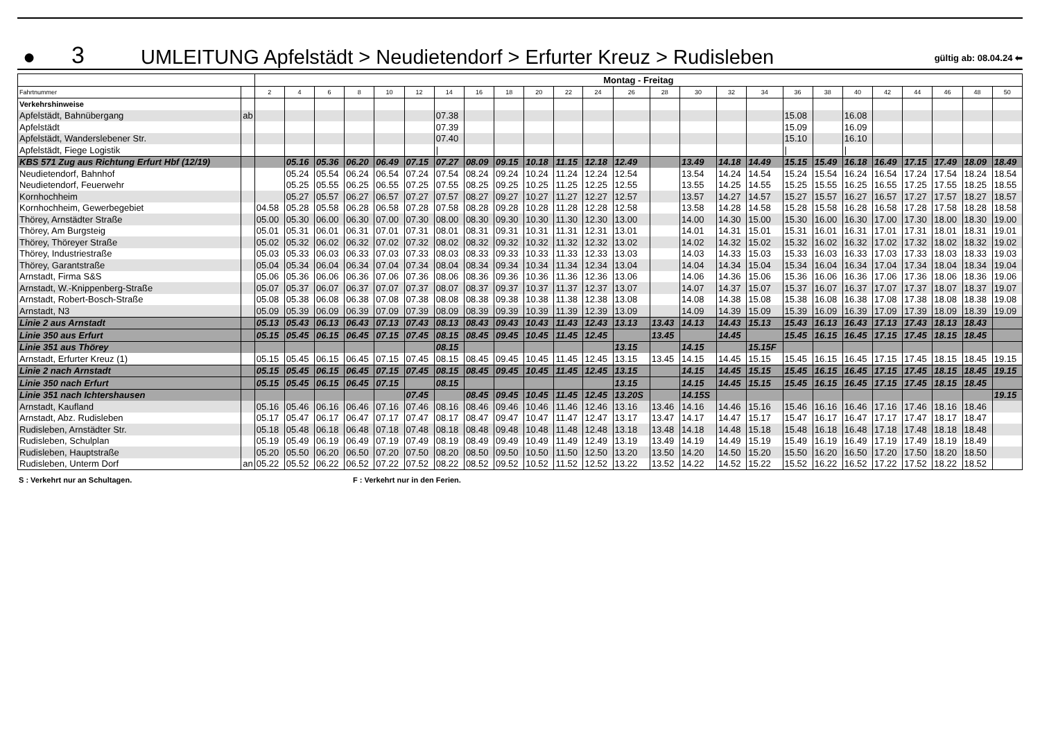●
3
UMLEITUNG Apfelstädt > Neudietendorf > Erfurter Kreuz > Rudisleben
gültig ab: 08.04.24 ⬅
| | | Montag - Freitag | | | | | | | | | | | | | | | | | | | | | | | | |
| Fahrtnummer | | 2 | 4 | 6 | 8 | 10 | 12 | 14 | 16 | 18 | 20 | 22 | 24 | 26 | 28 | 30 | 32 | 34 | 36 | 38 | 40 | 42 | 44 | 46 | 48 | 50 |
| Verkehrshinweise | | | | | | | | | | | | | | | | | | | | | | | | | | |
| Apfelstädt, Bahnübergang | ab | | | | | | | 07.38 | | | | | | | | | | | 15.08 | | 16.08 | | | | | |
| Apfelstädt | | | | | | | | 07.39 | | | | | | | | | | | 15.09 | | 16.09 | | | | | |
| Apfelstädt, Wanderslebener Str. | | | | | | | | 07.40 | | | | | | | | | | | 15.10 | | 16.10 | | | | | |
| Apfelstädt, Fiege Logistik | | | | | | | | / | | | | | | | | | | | / | | / | | | | | |
| KBS 571 Zug aus Richtung Erfurt Hbf (12/19) | | | 05.16 | 05.36 | 06.20 | 06.49 | 07.15 | 07.27 | 08.09 | 09.15 | 10.18 | 11.15 | 12.18 | 12.49 | | 13.49 | 14.18 | 14.49 | 15.15 | 15.49 | 16.18 | 16.49 | 17.15 | 17.49 | 18.09 | 18.49 |
| Neudietendorf, Bahnhof | | | 05.24 | 05.54 | 06.24 | 06.54 | 07.24 | 07.54 | 08.24 | 09.24 | 10.24 | 11.24 | 12.24 | 12.54 | | 13.54 | 14.24 | 14.54 | 15.24 | 15.54 | 16.24 | 16.54 | 17.24 | 17.54 | 18.24 | 18.54 |
| Neudietendorf, Feuerwehr | | | 05.25 | 05.55 | 06.25 | 06.55 | 07.25 | 07.55 | 08.25 | 09.25 | 10.25 | 11.25 | 12.25 | 12.55 | | 13.55 | 14.25 | 14.55 | 15.25 | 15.55 | 16.25 | 16.55 | 17.25 | 17.55 | 18.25 | 18.55 |
| Kornhochheim | | | 05.27 | 05.57 | 06.27 | 06.57 | 07.27 | 07.57 | 08.27 | 09.27 | 10.27 | 11.27 | 12.27 | 12.57 | | 13.57 | 14.27 | 14.57 | 15.27 | 15.57 | 16.27 | 16.57 | 17.27 | 17.57 | 18.27 | 18.57 |
| Kornhochheim, Gewerbegebiet | | 04.58 | 05.28 | 05.58 | 06.28 | 06.58 | 07.28 | 07.58 | 08.28 | 09.28 | 10.28 | 11.28 | 12.28 | 12.58 | | 13.58 | 14.28 | 14.58 | 15.28 | 15.58 | 16.28 | 16.58 | 17.28 | 17.58 | 18.28 | 18.58 |
| Thörey, Arnstädter Straße | | 05.00 | 05.30 | 06.00 | 06.30 | 07.00 | 07.30 | 08.00 | 08.30 | 09.30 | 10.30 | 11.30 | 12.30 | 13.00 | | 14.00 | 14.30 | 15.00 | 15.30 | 16.00 | 16.30 | 17.00 | 17.30 | 18.00 | 18.30 | 19.00 |
| Thörey, Am Burgsteig | | 05.01 | 05.31 | 06.01 | 06.31 | 07.01 | 07.31 | 08.01 | 08.31 | 09.31 | 10.31 | 11.31 | 12.31 | 13.01 | | 14.01 | 14.31 | 15.01 | 15.31 | 16.01 | 16.31 | 17.01 | 17.31 | 18.01 | 18.31 | 19.01 |
| Thörey, Thöreyer Straße | | 05.02 | 05.32 | 06.02 | 06.32 | 07.02 | 07.32 | 08.02 | 08.32 | 09.32 | 10.32 | 11.32 | 12.32 | 13.02 | | 14.02 | 14.32 | 15.02 | 15.32 | 16.02 | 16.32 | 17.02 | 17.32 | 18.02 | 18.32 | 19.02 |
| Thörey, Industriestraße | | 05.03 | 05.33 | 06.03 | 06.33 | 07.03 | 07.33 | 08.03 | 08.33 | 09.33 | 10.33 | 11.33 | 12.33 | 13.03 | | 14.03 | 14.33 | 15.03 | 15.33 | 16.03 | 16.33 | 17.03 | 17.33 | 18.03 | 18.33 | 19.03 |
| Thörey, Garantstraße | | 05.04 | 05.34 | 06.04 | 06.34 | 07.04 | 07.34 | 08.04 | 08.34 | 09.34 | 10.34 | 11.34 | 12.34 | 13.04 | | 14.04 | 14.34 | 15.04 | 15.34 | 16.04 | 16.34 | 17.04 | 17.34 | 18.04 | 18.34 | 19.04 |
| Arnstadt, Firma S&S | | 05.06 | 05.36 | 06.06 | 06.36 | 07.06 | 07.36 | 08.06 | 08.36 | 09.36 | 10.36 | 11.36 | 12.36 | 13.06 | | 14.06 | 14.36 | 15.06 | 15.36 | 16.06 | 16.36 | 17.06 | 17.36 | 18.06 | 18.36 | 19.06 |
| Arnstadt, W.-Knippenberg-Straße | | 05.07 | 05.37 | 06.07 | 06.37 | 07.07 | 07.37 | 08.07 | 08.37 | 09.37 | 10.37 | 11.37 | 12.37 | 13.07 | | 14.07 | 14.37 | 15.07 | 15.37 | 16.07 | 16.37 | 17.07 | 17.37 | 18.07 | 18.37 | 19.07 |
| Arnstadt, Robert-Bosch-Straße | | 05.08 | 05.38 | 06.08 | 06.38 | 07.08 | 07.38 | 08.08 | 08.38 | 09.38 | 10.38 | 11.38 | 12.38 | 13.08 | | 14.08 | 14.38 | 15.08 | 15.38 | 16.08 | 16.38 | 17.08 | 17.38 | 18.08 | 18.38 | 19.08 |
| Arnstadt, N3 | | 05.09 | 05.39 | 06.09 | 06.39 | 07.09 | 07.39 | 08.09 | 08.39 | 09.39 | 10.39 | 11.39 | 12.39 | 13.09 | | 14.09 | 14.39 | 15.09 | 15.39 | 16.09 | 16.39 | 17.09 | 17.39 | 18.09 | 18.39 | 19.09 |
| Linie 2 aus Arnstadt | | 05.13 | 05.43 | 06.13 | 06.43 | 07.13 | 07.43 | 08.13 | 08.43 | 09.43 | 10.43 | 11.43 | 12.43 | 13.13 | 13.43 | 14.13 | 14.43 | 15.13 | 15.43 | 16.13 | 16.43 | 17.13 | 17.43 | 18.13 | 18.43 | |
| Linie 350 aus Erfurt | | 05.15 | 05.45 | 06.15 | 06.45 | 07.15 | 07.45 | 08.15 | 08.45 | 09.45 | 10.45 | 11.45 | 12.45 | | 13.45 | | 14.45 | | 15.45 | 16.15 | 16.45 | 17.15 | 17.45 | 18.15 | 18.45 | |
| Linie 351 aus Thörey | | | | | | | | 08.15 | | | | | | 13.15 | | 14.15 | | 15.15F | | | | | | | | |
| Arnstadt, Erfurter Kreuz (1) | | 05.15 | 05.45 | 06.15 | 06.45 | 07.15 | 07.45 | 08.15 | 08.45 | 09.45 | 10.45 | 11.45 | 12.45 | 13.15 | 13.45 | 14.15 | 14.45 | 15.15 | 15.45 | 16.15 | 16.45 | 17.15 | 17.45 | 18.15 | 18.45 | 19.15 |
| Linie 2 nach Arnstadt | | 05.15 | 05.45 | 06.15 | 06.45 | 07.15 | 07.45 | 08.15 | 08.45 | 09.45 | 10.45 | 11.45 | 12.45 | 13.15 | | 14.15 | 14.45 | 15.15 | 15.45 | 16.15 | 16.45 | 17.15 | 17.45 | 18.15 | 18.45 | 19.15 |
| Linie 350 nach Erfurt | | 05.15 | 05.45 | 06.15 | 06.45 | 07.15 | | 08.15 | | | | | | 13.15 | | 14.15 | 14.45 | 15.15 | 15.45 | 16.15 | 16.45 | 17.15 | 17.45 | 18.15 | 18.45 | |
| Linie 351 nach Ichtershausen | | | | | | | 07.45 | | 08.45 | 09.45 | 10.45 | 11.45 | 12.45 | 13.20S | | 14.15S | | | | | | | | | | 19.15 |
| Arnstadt, Kaufland | | 05.16 | 05.46 | 06.16 | 06.46 | 07.16 | 07.46 | 08.16 | 08.46 | 09.46 | 10.46 | 11.46 | 12.46 | 13.16 | 13.46 | 14.16 | 14.46 | 15.16 | 15.46 | 16.16 | 16.46 | 17.16 | 17.46 | 18.16 | 18.46 | |
| Arnstadt, Abz. Rudisleben | | 05.17 | 05.47 | 06.17 | 06.47 | 07.17 | 07.47 | 08.17 | 08.47 | 09.47 | 10.47 | 11.47 | 12.47 | 13.17 | 13.47 | 14.17 | 14.47 | 15.17 | 15.47 | 16.17 | 16.47 | 17.17 | 17.47 | 18.17 | 18.47 | |
| Rudisleben, Arnstädter Str. | | 05.18 | 05.48 | 06.18 | 06.48 | 07.18 | 07.48 | 08.18 | 08.48 | 09.48 | 10.48 | 11.48 | 12.48 | 13.18 | 13.48 | 14.18 | 14.48 | 15.18 | 15.48 | 16.18 | 16.48 | 17.18 | 17.48 | 18.18 | 18.48 | |
| Rudisleben, Schulplan | | 05.19 | 05.49 | 06.19 | 06.49 | 07.19 | 07.49 | 08.19 | 08.49 | 09.49 | 10.49 | 11.49 | 12.49 | 13.19 | 13.49 | 14.19 | 14.49 | 15.19 | 15.49 | 16.19 | 16.49 | 17.19 | 17.49 | 18.19 | 18.49 | |
| Rudisleben, Hauptstraße | | 05.20 | 05.50 | 06.20 | 06.50 | 07.20 | 07.50 | 08.20 | 08.50 | 09.50 | 10.50 | 11.50 | 12.50 | 13.20 | 13.50 | 14.20 | 14.50 | 15.20 | 15.50 | 16.20 | 16.50 | 17.20 | 17.50 | 18.20 | 18.50 | |
| Rudisleben, Unterm Dorf | an | 05.22 | 05.52 | 06.22 | 06.52 | 07.22 | 07.52 | 08.22 | 08.52 | 09.52 | 10.52 | 11.52 | 12.52 | 13.22 | 13.52 | 14.22 | 14.52 | 15.22 | 15.52 | 16.22 | 16.52 | 17.22 | 17.52 | 18.22 | 18.52 | |
S : Verkehrt nur an Schultagen. F : Verkehrt nur in den Ferien.